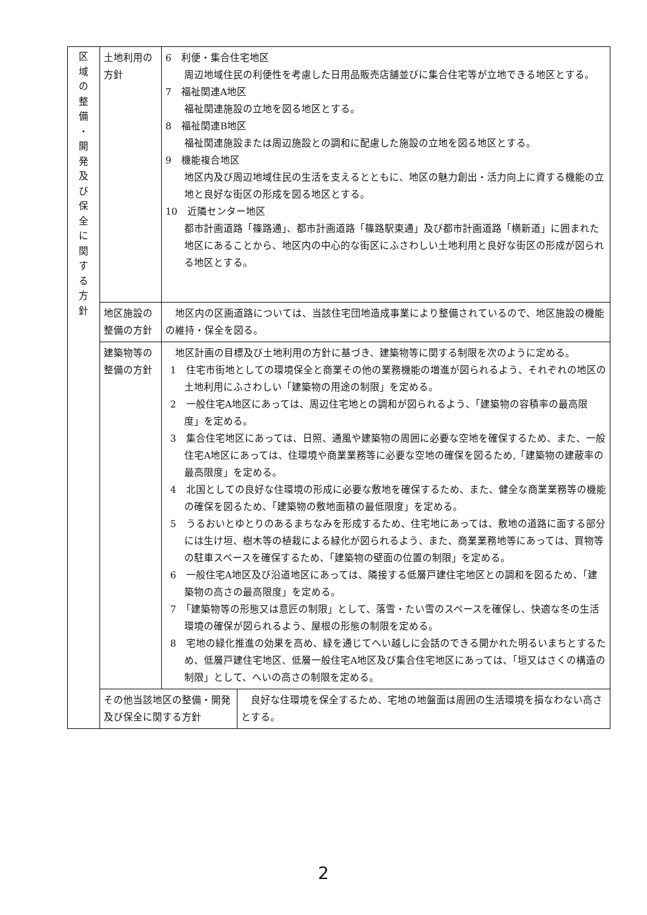| 区 域 の 整 備 ・ 開 発 及 び 保 全 に 関 す る 方 針 | 土地利用の方針 | 6 利便・集合住宅地区 周辺地域住民の利便性を考慮した日用品販売店舗並びに集合住宅等が立地できる地区とする。 7 福祉関連A地区 福祉関連施設の立地を図る地区とする。 8 福祉関連B地区 福祉関連施設または周辺施設との調和に配慮した施設の立地を図る地区とする。 9 機能複合地区 地区内及び周辺地域住民の生活を支えるとともに、地区の魅力創出・活力向上に資する機能の立地と良好な街区の形成を図る地区とする。 10 近隣センター地区 都市計画道路「篠路通」、都市計画道路「篠路駅東通」及び都市計画道路「横新道」に囲まれた地区にあることから、地区内の中心的な街区にふさわしい土地利用と良好な街区の形成が図られる地区とする。 | |
| | 地区施設の整備の方針 | 地区内の区画道路については、当該住宅団地造成事業により整備されているので、地区施設の機能の維持・保全を図る。 | |
| | 建築物等の整備の方針 | 地区計画の目標及び土地利用の方針に基づき、建築物等に関する制限を次のように定める。 1 住宅市街地としての環境保全と商業その他の業務機能の増進が図られるよう、それぞれの地区の土地利用にふさわしい「建築物の用途の制限」を定める。 2 一般住宅A地区にあっては、周辺住宅地との調和が図られるよう、「建築物の容積率の最高限度」を定める。 3 集合住宅地区にあっては、日照、通風や建築物の周囲に必要な空地を確保するため、また、一般住宅A地区にあっては、住環境や商業業務等に必要な空地の確保を図るため,「建築物の建蔽率の最高限度」を定める。 4 北国としての良好な住環境の形成に必要な敷地を確保するため、また、健全な商業業務等の機能の確保を図るため、「建築物の敷地面積の最低限度」を定める。 5 うるおいとゆとりのあるまちなみを形成するため、住宅地にあっては、敷地の道路に面する部分には生け垣、樹木等の植栽による緑化が図られるよう、また、商業業務地等にあっては、買物等の駐車スペースを確保するため、「建築物の壁面の位置の制限」を定める。 6 一般住宅A地区及び沿道地区にあっては、隣接する低層戸建住宅地区との調和を図るため、「建築物の高さの最高限度」を定める。 7 「建築物等の形態又は意匠の制限」として、落雪・たい雪のスペースを確保し、快適な冬の生活環境の確保が図られるよう、屋根の形態の制限を定める。 8 宅地の緑化推進の効果を高め、緑を通じてへい越しに会話のできる開かれた明るいまちとするため、低層戸建住宅地区、低層一般住宅A地区及び集合住宅地区にあっては、「垣又はさくの構造の制限」として、へいの高さの制限を定める。 | |
| | その他当該地区の整備・開発及び保全に関する方針 | | 良好な住環境を保全するため、宅地の地盤面は周囲の生活環境を損なわない高さとする。 |
2